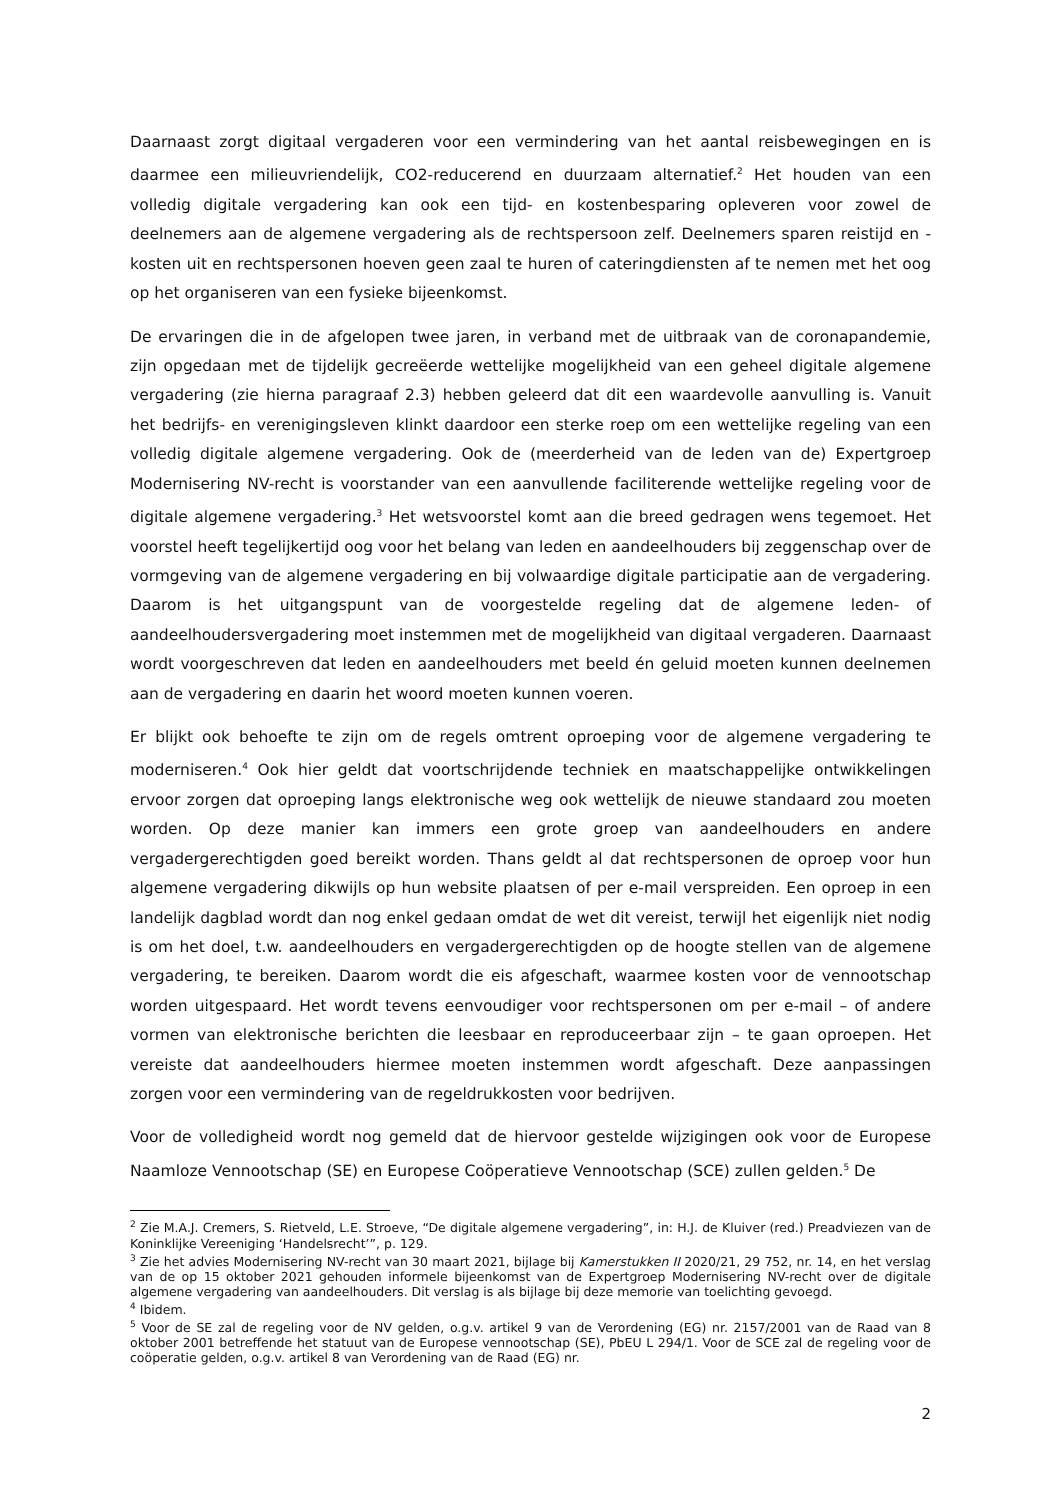Daarnaast zorgt digitaal vergaderen voor een vermindering van het aantal reisbewegingen en is daarmee een milieuvriendelijk, CO2-reducerend en duurzaam alternatief.<sup>2</sup> Het houden van een volledig digitale vergadering kan ook een tijd- en kostenbesparing opleveren voor zowel de deelnemers aan de algemene vergadering als de rechtspersoon zelf. Deelnemers sparen reistijd en -kosten uit en rechtspersonen hoeven geen zaal te huren of cateringdiensten af te nemen met het oog op het organiseren van een fysieke bijeenkomst.
De ervaringen die in de afgelopen twee jaren, in verband met de uitbraak van de coronapandemie, zijn opgedaan met de tijdelijk gecreëerde wettelijke mogelijkheid van een geheel digitale algemene vergadering (zie hierna paragraaf 2.3) hebben geleerd dat dit een waardevolle aanvulling is. Vanuit het bedrijfs- en verenigingsleven klinkt daardoor een sterke roep om een wettelijke regeling van een volledig digitale algemene vergadering. Ook de (meerderheid van de leden van de) Expertgroep Modernisering NV-recht is voorstander van een aanvullende faciliterende wettelijke regeling voor de digitale algemene vergadering.<sup>3</sup> Het wetsvoorstel komt aan die breed gedragen wens tegemoet. Het voorstel heeft tegelijkertijd oog voor het belang van leden en aandeelhouders bij zeggenschap over de vormgeving van de algemene vergadering en bij volwaardige digitale participatie aan de vergadering. Daarom is het uitgangspunt van de voorgestelde regeling dat de algemene leden- of aandeelhoudersvergadering moet instemmen met de mogelijkheid van digitaal vergaderen. Daarnaast wordt voorgeschreven dat leden en aandeelhouders met beeld én geluid moeten kunnen deelnemen aan de vergadering en daarin het woord moeten kunnen voeren.
Er blijkt ook behoefte te zijn om de regels omtrent oproeping voor de algemene vergadering te moderniseren.<sup>4</sup> Ook hier geldt dat voortschrijdende techniek en maatschappelijke ontwikkelingen ervoor zorgen dat oproeping langs elektronische weg ook wettelijk de nieuwe standaard zou moeten worden. Op deze manier kan immers een grote groep van aandeelhouders en andere vergadergerechtigden goed bereikt worden. Thans geldt al dat rechtspersonen de oproep voor hun algemene vergadering dikwijls op hun website plaatsen of per e-mail verspreiden. Een oproep in een landelijk dagblad wordt dan nog enkel gedaan omdat de wet dit vereist, terwijl het eigenlijk niet nodig is om het doel, t.w. aandeelhouders en vergadergerechtigden op de hoogte stellen van de algemene vergadering, te bereiken. Daarom wordt die eis afgeschaft, waarmee kosten voor de vennootschap worden uitgespaard. Het wordt tevens eenvoudiger voor rechtspersonen om per e-mail – of andere vormen van elektronische berichten die leesbaar en reproduceerbaar zijn – te gaan oproepen. Het vereiste dat aandeelhouders hiermee moeten instemmen wordt afgeschaft. Deze aanpassingen zorgen voor een vermindering van de regeldrukkosten voor bedrijven.
Voor de volledigheid wordt nog gemeld dat de hiervoor gestelde wijzigingen ook voor de Europese Naamloze Vennootschap (SE) en Europese Coöperatieve Vennootschap (SCE) zullen gelden.<sup>5</sup> De
<sup>2</sup> Zie M.A.J. Cremers, S. Rietveld, L.E. Stroeve, “De digitale algemene vergadering”, in: H.J. de Kluiver (red.) Preadviezen van de Koninklijke Vereeniging ‘Handelsrecht’”, p. 129.
<sup>3</sup> Zie het advies Modernisering NV-recht van 30 maart 2021, bijlage bij Kamerstukken II 2020/21, 29 752, nr. 14, en het verslag van de op 15 oktober 2021 gehouden informele bijeenkomst van de Expertgroep Modernisering NV-recht over de digitale algemene vergadering van aandeelhouders. Dit verslag is als bijlage bij deze memorie van toelichting gevoegd.
<sup>4</sup> Ibidem.
<sup>5</sup> Voor de SE zal de regeling voor de NV gelden, o.g.v. artikel 9 van de Verordening (EG) nr. 2157/2001 van de Raad van 8 oktober 2001 betreffende het statuut van de Europese vennootschap (SE), PbEU L 294/1. Voor de SCE zal de regeling voor de coöperatie gelden, o.g.v. artikel 8 van Verordening van de Raad (EG) nr.
2